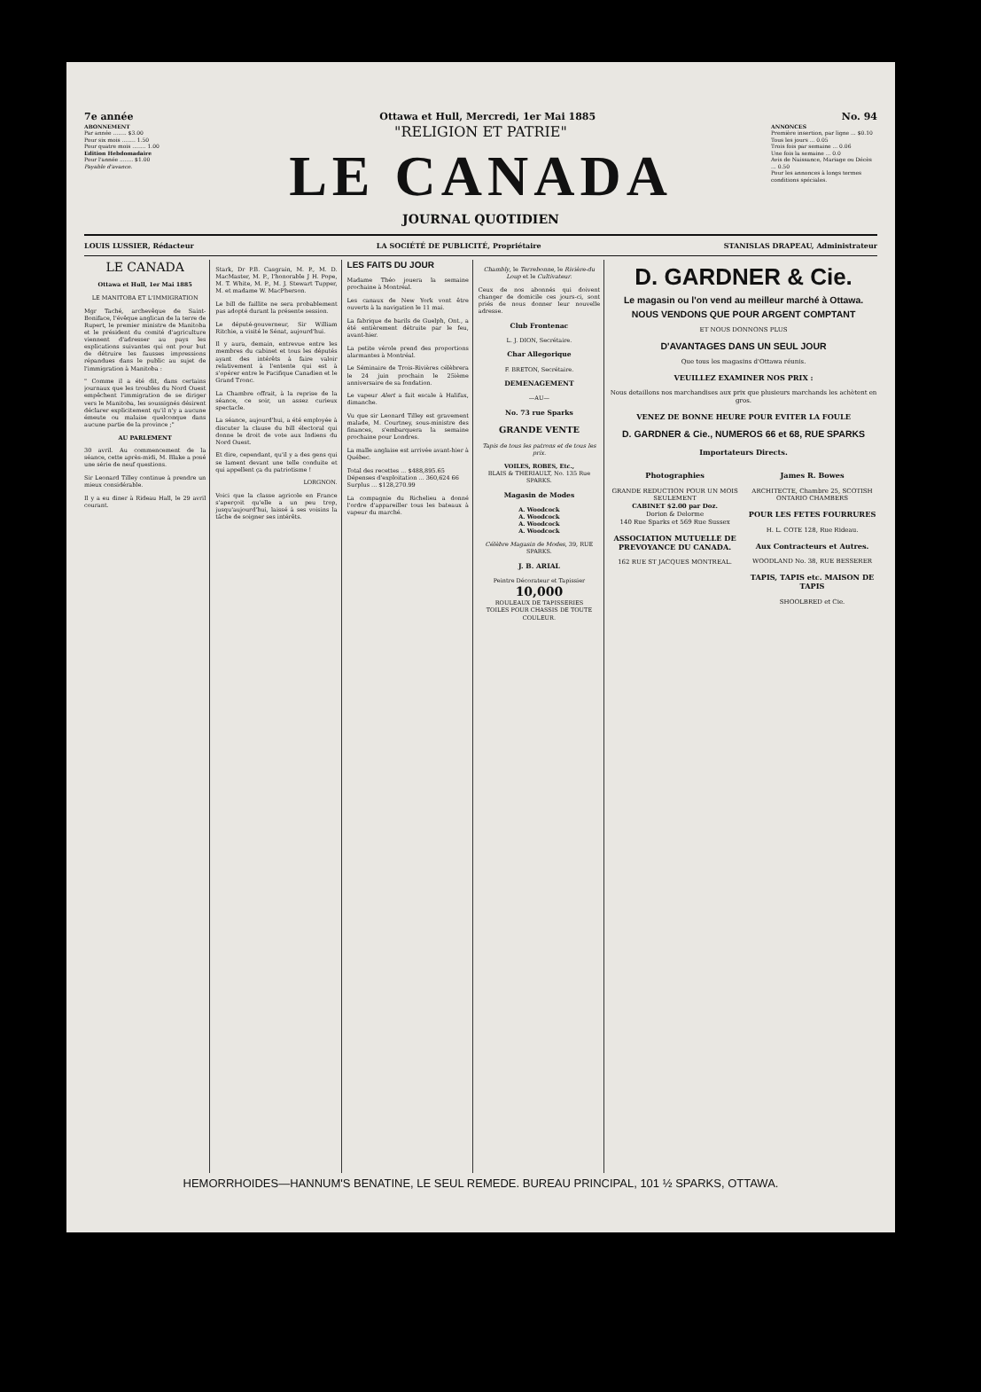7e année Ottawa et Hull, Mercredi, 1er Mai 1885 No. 94
ABONNEMENT
Par année ........ $3.00
Pour six mois ........ 1.50
Pour quatre mois ........ 1.00
Edition Hebdomadaire
Pour l'année ........ $1.00
Payable d'avance.
"RELIGION ET PATRIE"
LE CANADA
JOURNAL QUOTIDIEN
ANNONCES
Première insertion, par ligne ... $0.10
Tous les jours ... 0.05
Trois fois par semaine ... 0.06
Une fois la semaine ... 0.0
Avis de Naissance, Mariage ou Décès ... 0.50
Pour les annonces à longs termes conditions spéciales.
LOUIS LUSSIER, Rédacteur LA SOCIÉTÉ DE PUBLICITÉ, Propriétaire STANISLAS DRAPEAU, Administrateur
LE CANADA
Ottawa et Hull, 1er Mai 1885
LE MANITOBA ET L'IMMIGRATION
Mgr Taché, archevêque de Saint-Boniface, l'évêque anglican de la terre de Rupert, le premier ministre de Manitoba et le président du comité d'agriculture viennent d'adresser au pays les explications suivantes qui ont pour but de détruire les fausses impressions répandues dans le public au sujet de l'immigration à Manitoba :
" Comme il a été dit, dans certains journaux que les troubles du Nord Ouest empêchent l'immigration de se diriger vers le Manitoba, les soussignés désirent déclarer explicitement qu'il n'y a aucune émeute ou malaise quelconque dans aucune partie de la province ;"
AU PARLEMENT
30 avril. Au commencement de la séance, cette après-midi, M. Blake a posé une série de neuf questions.
Sir Leonard Tilley continue à prendre un mieux considérable.
Il y a eu diner à Rideau Hall, le 29 avril courant.
Stark, Dr P.B. Casgrain, M. P., M. D. MacMaster, M. P., l'honorable J H. Pope, M. T. White, M. P., M. J. Stewart Tupper, M. et madame W. MacPherson.
Le bill de faillite ne sera probablement pas adopté durant la présente session.
Le député-gouverneur, Sir William Ritchie, a visité le Sénat, aujourd'hui.
Il y aura, demain, entrevue entre les membres du cabinet et tous les députés ayant des intérêts à faire valoir relativement à l'entente qui est à s'opérer entre le Pacifique Canadien et le Grand Tronc.
La Chambre offrait, à la reprise de la séance, ce soir, un assez curieux spectacle.
La séance, aujourd'hui, a été employée à discuter la clause du bill électoral qui donne le droit de vote aux Indiens du Nord Ouest.
Et dire, cependant, qu'il y a des gens qui se lament devant une telle conduite et qui appellent ça du patriotisme !
LORGNON.
Voici que la classe agricole en France s'aperçoit qu'elle a un peu trop, jusqu'aujourd'hui, laissé à ses voisins la tâche de soigner ses intérêts.
LES FAITS DU JOUR
Madame Théo jouera la semaine prochaine à Montréal.
Les canaux de New York vont être ouverts à la navigation le 11 mai.
La fabrique de barils de Guelph, Ont., a été entièrement détruite par le feu, avant-hier.
La petite vérole prend des proportions alarmantes à Montréal.
Le Séminaire de Trois-Rivières célèbrera le 24 juin prochain le 25ième anniversaire de sa fondation.
Le vapeur Alert a fait escale à Halifax, dimanche.
Vu que sir Leonard Tilley est gravement malade, M. Courtney, sous-ministre des finances, s'embarquera la semaine prochaine pour Londres.
La malle anglaise est arrivée avant-hier à Québec.
Total des recettes ... $488,895.65
Dépenses d'exploitation ... 360,624 66
Surplus ... $128,270.99
La compagnie du Richelieu a donné l'ordre d'appareiller tous les bateaux à vapeur du marché.
Chambly, le Terrebonne, le Rivière-du Loup et le Cultivateur.
Ceux de nos abonnés qui doivent changer de domicile ces jours-ci, sont priés de nous donner leur nouvelle adresse.
Club Frontenac
L. J. DION, Secrétaire.
Char Allegorique
F. BRETON, Secrétaire.
DEMENAGEMENT
—AU—
No. 73 rue Sparks
GRANDE VENTE
Tapis de tous les patrons et de tous les prix.
VOILES, ROBES, Etc.,
BLAIS & THERIAULT, No. 135 Rue SPARKS.
Magasin de Modes
A. Woodcock
A. Woodcock
A. Woodcock
A. Woodcock
Célèbre Magasin de Modes, 39, RUE SPARKS.
J. B. ARIAL
Peintre Décorateur et Tapissier
10,000
ROULEAUX DE TAPISSERIES
TOILES POUR CHASSIS DE TOUTE COULEUR.
D. GARDNER & Cie.
Le magasin ou l'on vend au meilleur marché à Ottawa.
NOUS VENDONS QUE POUR ARGENT COMPTANT
ET NOUS DONNONS PLUS
D'AVANTAGES DANS UN SEUL JOUR
Que tous les magasins d'Ottawa réunis.
VEUILLEZ EXAMINER NOS PRIX :
Nous detaillons nos marchandises aux prix que plusieurs marchands les achètent en gros.
VENEZ DE BONNE HEURE POUR EVITER LA FOULE
D. GARDNER & Cie., NUMEROS 66 et 68, RUE SPARKS
Importateurs Directs.
Photographies
GRANDE REDUCTION POUR UN MOIS SEULEMENT
CABINET $2.00 par Doz.
Dorion & Delorme
140 Rue Sparks et 569 Rue Sussex
ASSOCIATION MUTUELLE DE PREVOYANCE DU CANADA.
162 RUE ST JACQUES MONTREAL.
James R. Bowes
ARCHITECTE, Chambre 25, SCOTISH ONTARIO CHAMBERS
POUR LES FETES FOURRURES
H. L. COTE 128, Rue Rideau.
Aux Contracteurs et Autres.
WOODLAND No. 38, RUE BESSERER
TAPIS, TAPIS etc. MAISON DE TAPIS
SHOOLBRED et Cie.
HEMORRHOIDES—HANNUM'S BENATINE, LE SEUL REMEDE. BUREAU PRINCIPAL, 101 ½ SPARKS, OTTAWA.